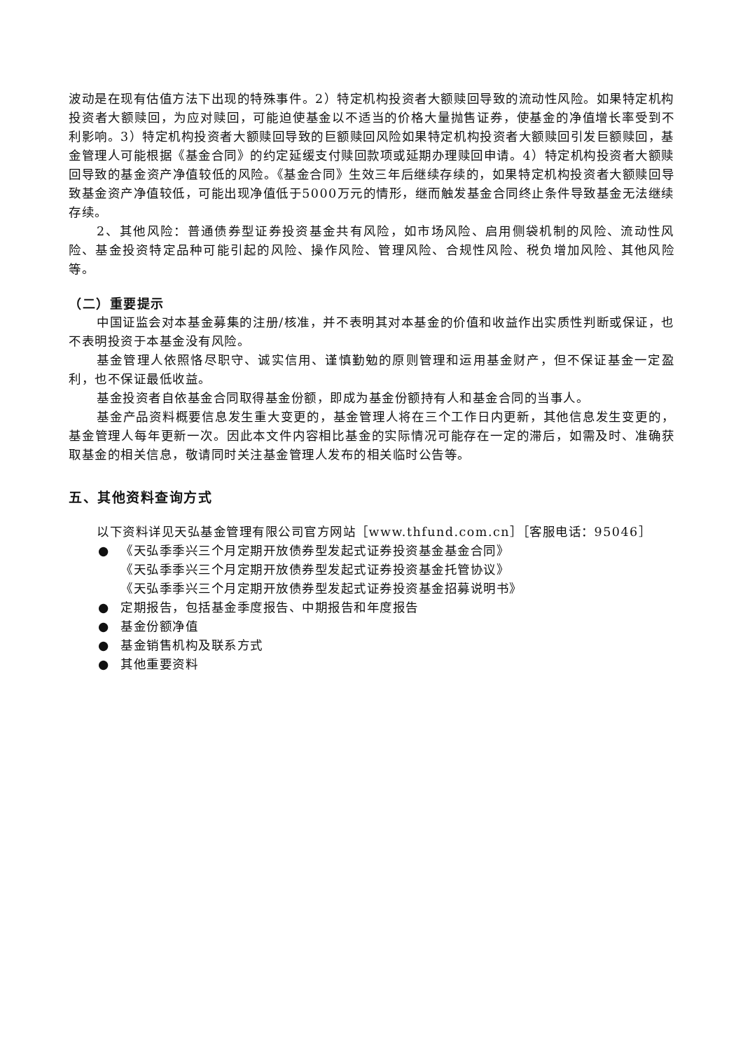波动是在现有估值方法下出现的特殊事件。2）特定机构投资者大额赎回导致的流动性风险。如果特定机构投资者大额赎回，为应对赎回，可能迫使基金以不适当的价格大量抛售证券，使基金的净值增长率受到不利影响。3）特定机构投资者大额赎回导致的巨额赎回风险如果特定机构投资者大额赎回引发巨额赎回，基金管理人可能根据《基金合同》的约定延缓支付赎回款项或延期办理赎回申请。4）特定机构投资者大额赎回导致的基金资产净值较低的风险。《基金合同》生效三年后继续存续的，如果特定机构投资者大额赎回导致基金资产净值较低，可能出现净值低于5000万元的情形，继而触发基金合同终止条件导致基金无法继续存续。
2、其他风险：普通债券型证券投资基金共有风险，如市场风险、启用侧袋机制的风险、流动性风险、基金投资特定品种可能引起的风险、操作风险、管理风险、合规性风险、税负增加风险、其他风险等。
（二）重要提示
中国证监会对本基金募集的注册/核准，并不表明其对本基金的价值和收益作出实质性判断或保证，也不表明投资于本基金没有风险。
基金管理人依照恪尽职守、诚实信用、谨慎勤勉的原则管理和运用基金财产，但不保证基金一定盈利，也不保证最低收益。
基金投资者自依基金合同取得基金份额，即成为基金份额持有人和基金合同的当事人。
基金产品资料概要信息发生重大变更的，基金管理人将在三个工作日内更新，其他信息发生变更的，基金管理人每年更新一次。因此本文件内容相比基金的实际情况可能存在一定的滞后，如需及时、准确获取基金的相关信息，敬请同时关注基金管理人发布的相关临时公告等。
五、其他资料查询方式
以下资料详见天弘基金管理有限公司官方网站［www.thfund.com.cn］［客服电话：95046］
● 《天弘季季兴三个月定期开放债券型发起式证券投资基金基金合同》
《天弘季季兴三个月定期开放债券型发起式证券投资基金托管协议》
《天弘季季兴三个月定期开放债券型发起式证券投资基金招募说明书》
● 定期报告，包括基金季度报告、中期报告和年度报告
● 基金份额净值
● 基金销售机构及联系方式
● 其他重要资料